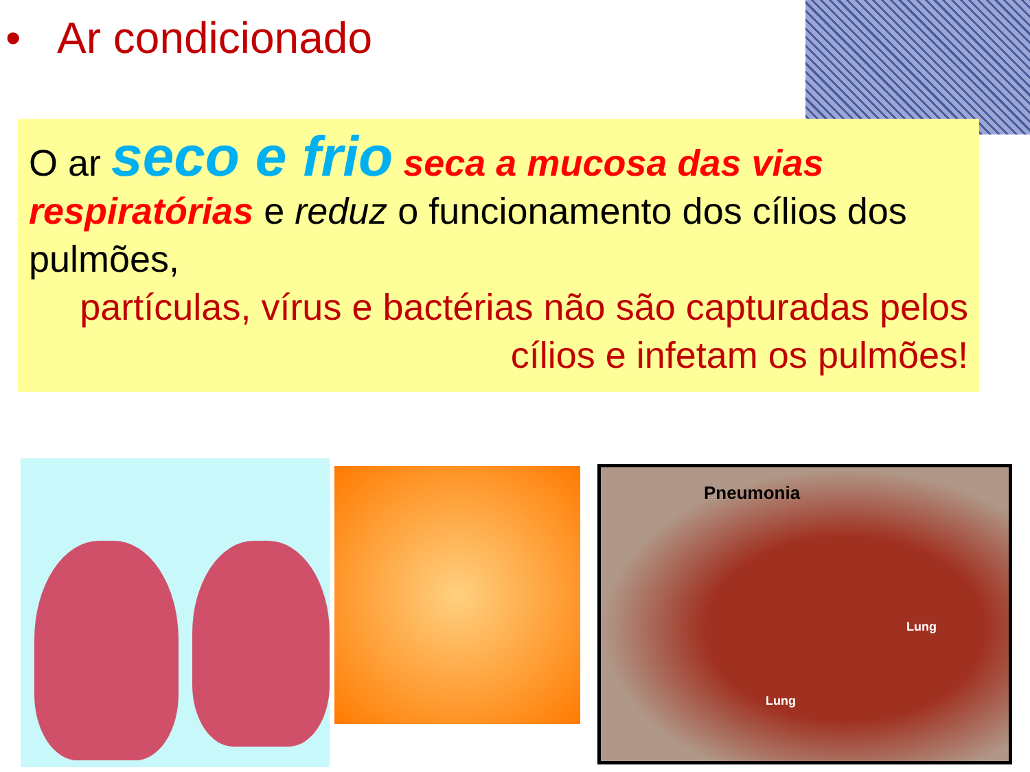• Ar condicionado
O ar seco e frio seca a mucosa das vias respiratórias e reduz o funcionamento dos cílios dos pulmões,
partículas, vírus e bactérias não são capturadas pelos cílios e infetam os pulmões!
Pneumonia
Lung
Lung